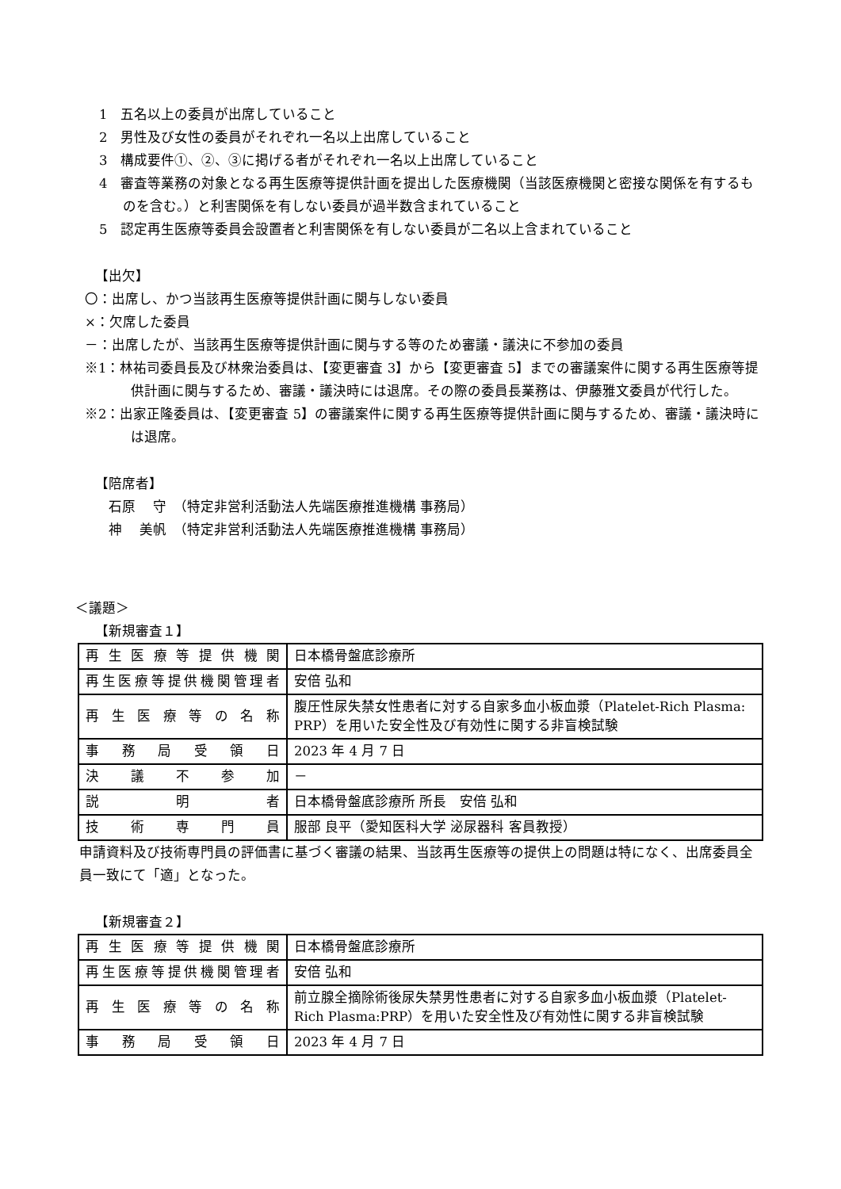1　五名以上の委員が出席していること
2　男性及び女性の委員がそれぞれ一名以上出席していること
3　構成要件①、②、③に掲げる者がそれぞれ一名以上出席していること
4　審査等業務の対象となる再生医療等提供計画を提出した医療機関（当該医療機関と密接な関係を有するものを含む。）と利害関係を有しない委員が過半数含まれていること
5　認定再生医療等委員会設置者と利害関係を有しない委員が二名以上含まれていること
【出欠】
〇：出席し、かつ当該再生医療等提供計画に関与しない委員
×：欠席した委員
－：出席したが、当該再生医療等提供計画に関与する等のため審議・議決に不参加の委員
※1：林祐司委員長及び林衆治委員は、【変更審査 3】から【変更審査 5】までの審議案件に関する再生医療等提供計画に関与するため、審議・議決時には退席。その際の委員長業務は、伊藤雅文委員が代行した。
※2：出家正隆委員は、【変更審査 5】の審議案件に関する再生医療等提供計画に関与するため、審議・議決時には退席。
【陪席者】
　石原　 守　（特定非営利活動法人先端医療推進機構 事務局）
　神　 美帆　（特定非営利活動法人先端医療推進機構 事務局）
＜議題＞
【新規審査１】
| 再生医療等提供機関 | 日本橋骨盤底診療所 |
| 再生医療等提供機関管理者 | 安倍 弘和 |
| 再生医療等の名称 | 腹圧性尿失禁女性患者に対する自家多血小板血漿（Platelet-Rich Plasma: PRP）を用いた安全性及び有効性に関する非盲検試験 |
| 事務局受領日 | 2023 年 4 月 7 日 |
| 決議不参加 | － |
| 説明者 | 日本橋骨盤底診療所 所長 安倍 弘和 |
| 技術専門員 | 服部 良平（愛知医科大学 泌尿器科 客員教授） |
申請資料及び技術専門員の評価書に基づく審議の結果、当該再生医療等の提供上の問題は特になく、出席委員全員一致にて「適」となった。
【新規審査２】
| 再生医療等提供機関 | 日本橋骨盤底診療所 |
| 再生医療等提供機関管理者 | 安倍 弘和 |
| 再生医療等の名称 | 前立腺全摘除術後尿失禁男性患者に対する自家多血小板血漿（Platelet-Rich Plasma:PRP）を用いた安全性及び有効性に関する非盲検試験 |
| 事務局受領日 | 2023 年 4 月 7 日 |